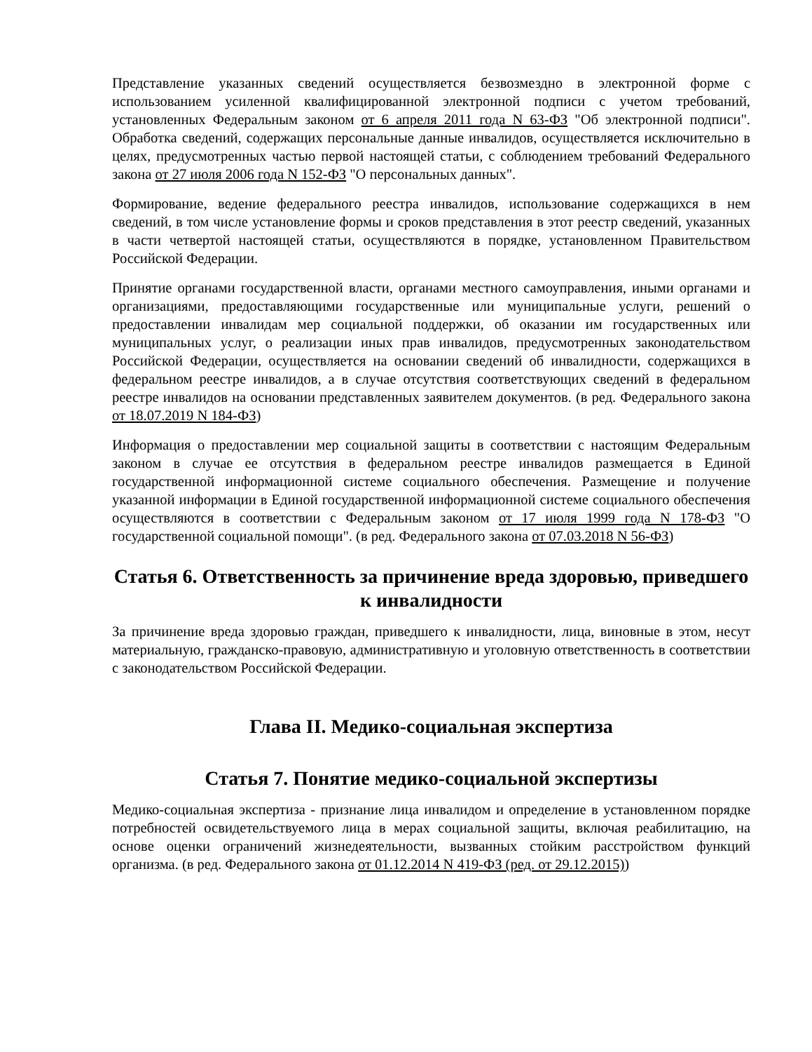Представление указанных сведений осуществляется безвозмездно в электронной форме с использованием усиленной квалифицированной электронной подписи с учетом требований, установленных Федеральным законом от 6 апреля 2011 года N 63-ФЗ "Об электронной подписи". Обработка сведений, содержащих персональные данные инвалидов, осуществляется исключительно в целях, предусмотренных частью первой настоящей статьи, с соблюдением требований Федерального закона от 27 июля 2006 года N 152-ФЗ "О персональных данных".
Формирование, ведение федерального реестра инвалидов, использование содержащихся в нем сведений, в том числе установление формы и сроков представления в этот реестр сведений, указанных в части четвертой настоящей статьи, осуществляются в порядке, установленном Правительством Российской Федерации.
Принятие органами государственной власти, органами местного самоуправления, иными органами и организациями, предоставляющими государственные или муниципальные услуги, решений о предоставлении инвалидам мер социальной поддержки, об оказании им государственных или муниципальных услуг, о реализации иных прав инвалидов, предусмотренных законодательством Российской Федерации, осуществляется на основании сведений об инвалидности, содержащихся в федеральном реестре инвалидов, а в случае отсутствия соответствующих сведений в федеральном реестре инвалидов на основании представленных заявителем документов. (в ред. Федерального закона от 18.07.2019 N 184-ФЗ)
Информация о предоставлении мер социальной защиты в соответствии с настоящим Федеральным законом в случае ее отсутствия в федеральном реестре инвалидов размещается в Единой государственной информационной системе социального обеспечения. Размещение и получение указанной информации в Единой государственной информационной системе социального обеспечения осуществляются в соответствии с Федеральным законом от 17 июля 1999 года N 178-ФЗ "О государственной социальной помощи". (в ред. Федерального закона от 07.03.2018 N 56-ФЗ)
Статья 6. Ответственность за причинение вреда здоровью, приведшего к инвалидности
За причинение вреда здоровью граждан, приведшего к инвалидности, лица, виновные в этом, несут материальную, гражданско-правовую, административную и уголовную ответственность в соответствии с законодательством Российской Федерации.
Глава II. Медико-социальная экспертиза
Статья 7. Понятие медико-социальной экспертизы
Медико-социальная экспертиза - признание лица инвалидом и определение в установленном порядке потребностей освидетельствуемого лица в мерах социальной защиты, включая реабилитацию, на основе оценки ограничений жизнедеятельности, вызванных стойким расстройством функций организма. (в ред. Федерального закона от 01.12.2014 N 419-ФЗ (ред. от 29.12.2015))